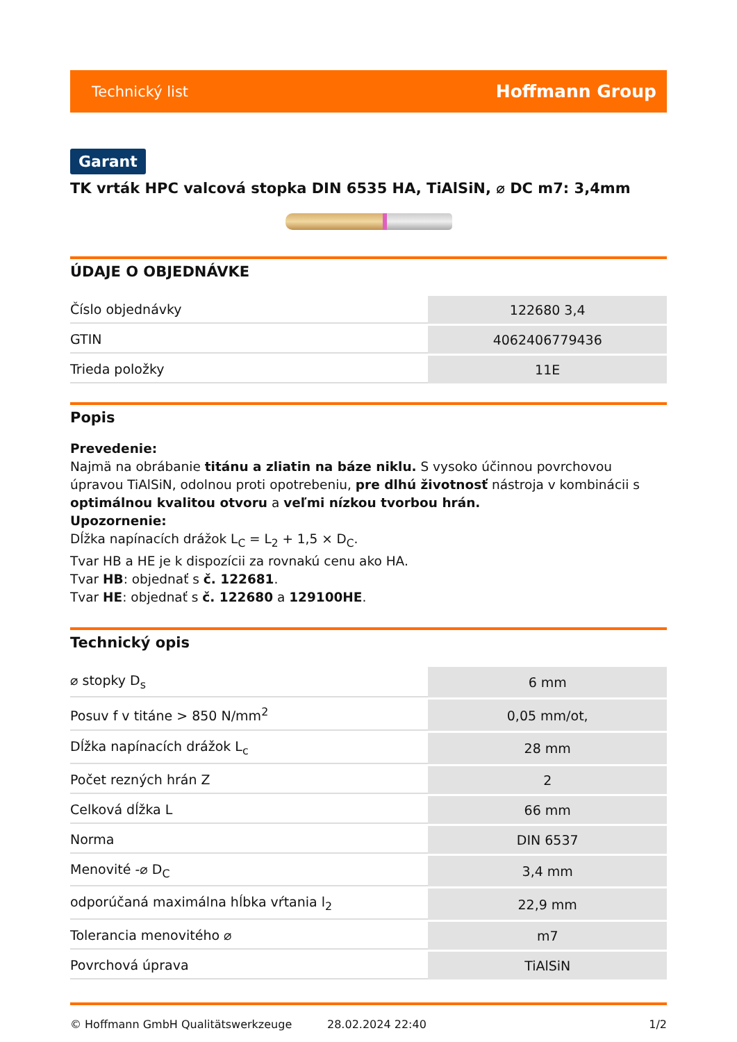Technický list Hoffmann Group
Garant
TK vrták HPC valcová stopka DIN 6535 HA, TiAlSiN, ⌀ DC m7: 3,4mm
ÚDAJE O OBJEDNÁVKE
| Číslo objednávky | 122680 3,4 |
| GTIN | 4062406779436 |
| Trieda položky | 11E |
Popis
Prevedenie:
Najmä na obrábanie titánu a zliatin na báze niklu. S vysoko účinnou povrchovou úpravou TiAlSiN, odolnou proti opotrebeniu, pre dlhú životnosť nástroja v kombinácii s optimálnou kvalitou otvoru a veľmi nízkou tvorbou hrán.
Upozornenie:
Dĺžka napínacích drážok L<sub>C</sub> = L<sub>2</sub> + 1,5 × D<sub>C</sub>.
Tvar HB a HE je k dispozícii za rovnakú cenu ako HA.
Tvar HB: objednať s č. 122681.
Tvar HE: objednať s č. 122680 a 129100HE.
Technický opis
| ⌀ stopky D<sub>s</sub> | 6 mm |
| Posuv f v titáne > 850 N/mm<sup>2</sup> | 0,05 mm/ot, |
| Dĺžka napínacích drážok L<sub>c</sub> | 28 mm |
| Počet rezných hrán Z | 2 |
| Celková dĺžka L | 66 mm |
| Norma | DIN 6537 |
| Menovité -⌀ D<sub>C</sub> | 3,4 mm |
| odporúčaná maximálna hĺbka vŕtania l<sub>2</sub> | 22,9 mm |
| Tolerancia menovitého ⌀ | m7 |
| Povrchová úprava | TiAlSiN |
© Hoffmann GmbH Qualitätswerkzeuge 28.02.2024 22:40 1/2